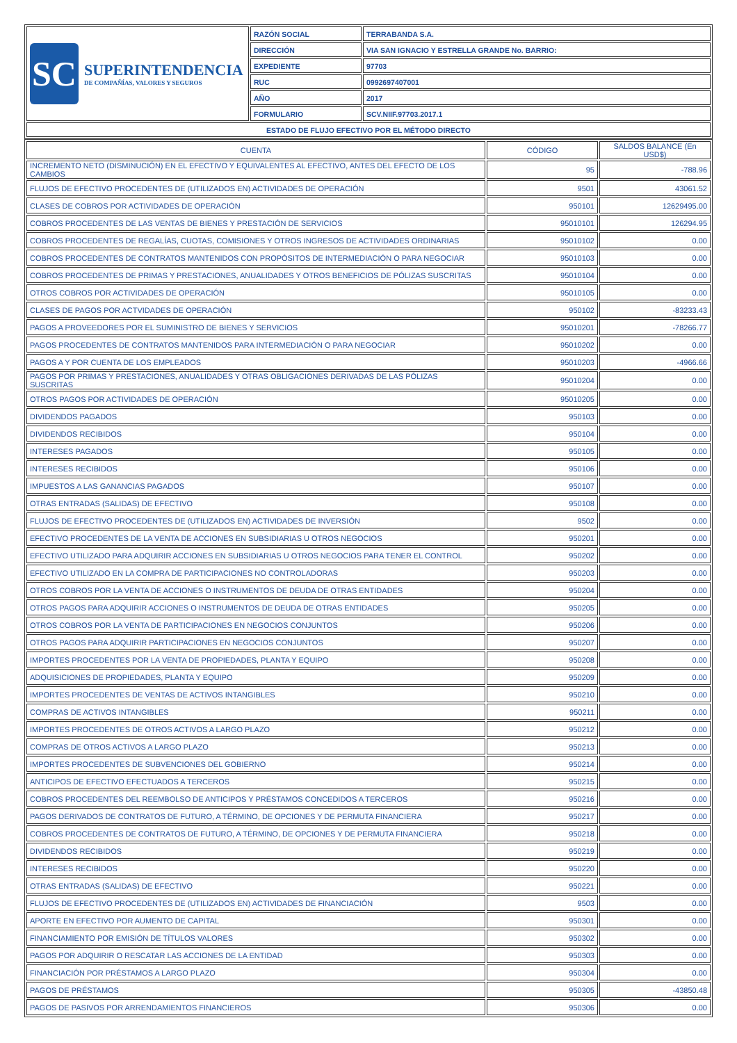| SC SUPERINTENDENCIA DE COMPAÑÍAS, VALORES Y SEGUROS | RAZÓN SOCIAL | TERRABANDA S.A. |
| | DIRECCIÓN | VIA SAN IGNACIO Y ESTRELLA GRANDE No. BARRIO: |
| | EXPEDIENTE | 97703 |
| | RUC | 0992697407001 |
| | AÑO | 2017 |
| | FORMULARIO | SCV.NIIF.97703.2017.1 |
| ESTADO DE FLUJO EFECTIVO POR EL MÉTODO DIRECTO | | |
| CUENTA | CÓDIGO | SALDOS BALANCE (En USD$) |
| --- | --- | --- |
| INCREMENTO NETO (DISMINUCIÓN) EN EL EFECTIVO Y EQUIVALENTES AL EFECTIVO, ANTES DEL EFECTO DE LOS CAMBIOS | 95 | -788.96 |
| FLUJOS DE EFECTIVO PROCEDENTES DE (UTILIZADOS EN) ACTIVIDADES DE OPERACIÓN | 9501 | 43061.52 |
| CLASES DE COBROS POR ACTIVIDADES DE OPERACIÓN | 950101 | 12629495.00 |
| COBROS PROCEDENTES DE LAS VENTAS DE BIENES Y PRESTACIÓN DE SERVICIOS | 95010101 | 126294.95 |
| COBROS PROCEDENTES DE REGALÍAS, CUOTAS, COMISIONES Y OTROS INGRESOS DE ACTIVIDADES ORDINARIAS | 95010102 | 0.00 |
| COBROS PROCEDENTES DE CONTRATOS MANTENIDOS CON PROPÓSITOS DE INTERMEDIACIÓN O PARA NEGOCIAR | 95010103 | 0.00 |
| COBROS PROCEDENTES DE PRIMAS Y PRESTACIONES, ANUALIDADES Y OTROS BENEFICIOS DE PÓLIZAS SUSCRITAS | 95010104 | 0.00 |
| OTROS COBROS POR ACTIVIDADES DE OPERACIÓN | 95010105 | 0.00 |
| CLASES DE PAGOS POR ACTVIDADES DE OPERACIÓN | 950102 | -83233.43 |
| PAGOS A PROVEEDORES POR EL SUMINISTRO DE BIENES Y SERVICIOS | 95010201 | -78266.77 |
| PAGOS PROCEDENTES DE CONTRATOS MANTENIDOS PARA INTERMEDIACIÓN O PARA NEGOCIAR | 95010202 | 0.00 |
| PAGOS A Y POR CUENTA DE LOS EMPLEADOS | 95010203 | -4966.66 |
| PAGOS POR PRIMAS Y PRESTACIONES, ANUALIDADES Y OTRAS OBLIGACIONES DERIVADAS DE LAS PÓLIZAS SUSCRITAS | 95010204 | 0.00 |
| OTROS PAGOS POR ACTIVIDADES DE OPERACIÓN | 95010205 | 0.00 |
| DIVIDENDOS PAGADOS | 950103 | 0.00 |
| DIVIDENDOS RECIBIDOS | 950104 | 0.00 |
| INTERESES PAGADOS | 950105 | 0.00 |
| INTERESES RECIBIDOS | 950106 | 0.00 |
| IMPUESTOS A LAS GANANCIAS PAGADOS | 950107 | 0.00 |
| OTRAS ENTRADAS (SALIDAS) DE EFECTIVO | 950108 | 0.00 |
| FLUJOS DE EFECTIVO PROCEDENTES DE (UTILIZADOS EN) ACTIVIDADES DE INVERSIÓN | 9502 | 0.00 |
| EFECTIVO PROCEDENTES DE LA VENTA DE ACCIONES EN SUBSIDIARIAS U OTROS NEGOCIOS | 950201 | 0.00 |
| EFECTIVO UTILIZADO PARA ADQUIRIR ACCIONES EN SUBSIDIARIAS U OTROS NEGOCIOS PARA TENER EL CONTROL | 950202 | 0.00 |
| EFECTIVO UTILIZADO EN LA COMPRA DE PARTICIPACIONES NO CONTROLADORAS | 950203 | 0.00 |
| OTROS COBROS POR LA VENTA DE ACCIONES O INSTRUMENTOS DE DEUDA DE OTRAS ENTIDADES | 950204 | 0.00 |
| OTROS PAGOS PARA ADQUIRIR ACCIONES O INSTRUMENTOS DE DEUDA DE OTRAS ENTIDADES | 950205 | 0.00 |
| OTROS COBROS POR LA VENTA DE PARTICIPACIONES EN NEGOCIOS CONJUNTOS | 950206 | 0.00 |
| OTROS PAGOS PARA ADQUIRIR PARTICIPACIONES EN NEGOCIOS CONJUNTOS | 950207 | 0.00 |
| IMPORTES PROCEDENTES POR LA VENTA DE PROPIEDADES, PLANTA Y EQUIPO | 950208 | 0.00 |
| ADQUISICIONES DE PROPIEDADES, PLANTA Y EQUIPO | 950209 | 0.00 |
| IMPORTES PROCEDENTES DE VENTAS DE ACTIVOS INTANGIBLES | 950210 | 0.00 |
| COMPRAS DE ACTIVOS INTANGIBLES | 950211 | 0.00 |
| IMPORTES PROCEDENTES DE OTROS ACTIVOS A LARGO PLAZO | 950212 | 0.00 |
| COMPRAS DE OTROS ACTIVOS A LARGO PLAZO | 950213 | 0.00 |
| IMPORTES PROCEDENTES DE SUBVENCIONES DEL GOBIERNO | 950214 | 0.00 |
| ANTICIPOS DE EFECTIVO EFECTUADOS A TERCEROS | 950215 | 0.00 |
| COBROS PROCEDENTES DEL REEMBOLSO DE ANTICIPOS Y PRÉSTAMOS CONCEDIDOS A TERCEROS | 950216 | 0.00 |
| PAGOS DERIVADOS DE CONTRATOS DE FUTURO, A TÉRMINO, DE OPCIONES Y DE PERMUTA FINANCIERA | 950217 | 0.00 |
| COBROS PROCEDENTES DE CONTRATOS DE FUTURO, A TÉRMINO, DE OPCIONES Y DE PERMUTA FINANCIERA | 950218 | 0.00 |
| DIVIDENDOS RECIBIDOS | 950219 | 0.00 |
| INTERESES RECIBIDOS | 950220 | 0.00 |
| OTRAS ENTRADAS (SALIDAS) DE EFECTIVO | 950221 | 0.00 |
| FLUJOS DE EFECTIVO PROCEDENTES DE (UTILIZADOS EN) ACTIVIDADES DE FINANCIACIÓN | 9503 | 0.00 |
| APORTE EN EFECTIVO POR AUMENTO DE CAPITAL | 950301 | 0.00 |
| FINANCIAMIENTO POR EMISIÓN DE TÍTULOS VALORES | 950302 | 0.00 |
| PAGOS POR ADQUIRIR O RESCATAR LAS ACCIONES DE LA ENTIDAD | 950303 | 0.00 |
| FINANCIACIÓN POR PRÉSTAMOS A LARGO PLAZO | 950304 | 0.00 |
| PAGOS DE PRÉSTAMOS | 950305 | -43850.48 |
| PAGOS DE PASIVOS POR ARRENDAMIENTOS FINANCIEROS | 950306 | 0.00 |